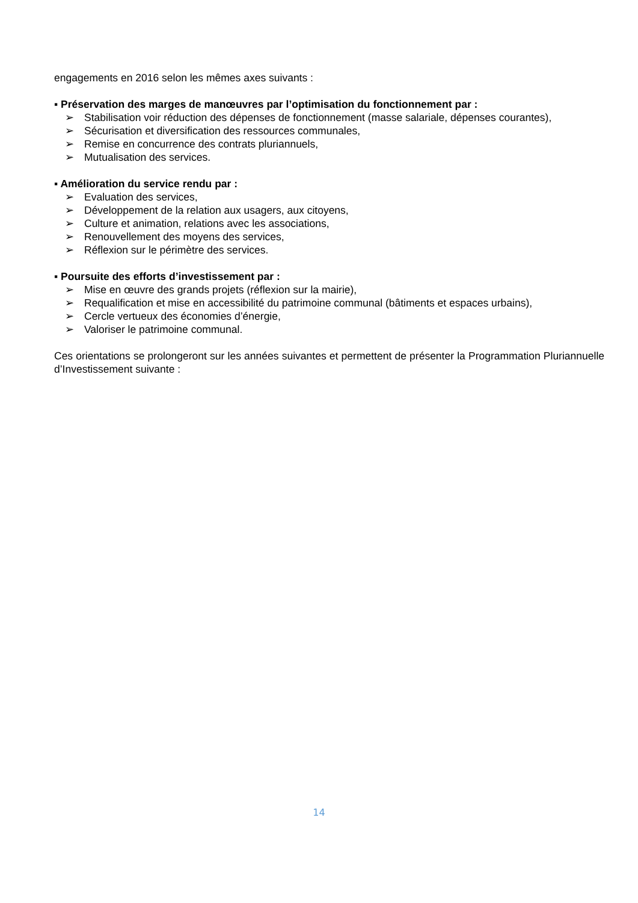engagements en 2016 selon les mêmes axes suivants :
▪ Préservation des marges de manœuvres par l’optimisation du fonctionnement par :
➢ Stabilisation voir réduction des dépenses de fonctionnement (masse salariale, dépenses courantes),
➢ Sécurisation et diversification des ressources communales,
➢ Remise en concurrence des contrats pluriannuels,
➢ Mutualisation des services.
▪ Amélioration du service rendu par :
➢ Evaluation des services,
➢ Développement de la relation aux usagers, aux citoyens,
➢ Culture et animation, relations avec les associations,
➢ Renouvellement des moyens des services,
➢ Réflexion sur le périmètre des services.
▪ Poursuite des efforts d’investissement par :
➢ Mise en œuvre des grands projets (réflexion sur la mairie),
➢ Requalification et mise en accessibilité du patrimoine communal (bâtiments et espaces urbains),
➢ Cercle vertueux des économies d’énergie,
➢ Valoriser le patrimoine communal.
Ces orientations se prolongeront sur les années suivantes et permettent de présenter la Programmation Pluriannuelle d’Investissement suivante :
14